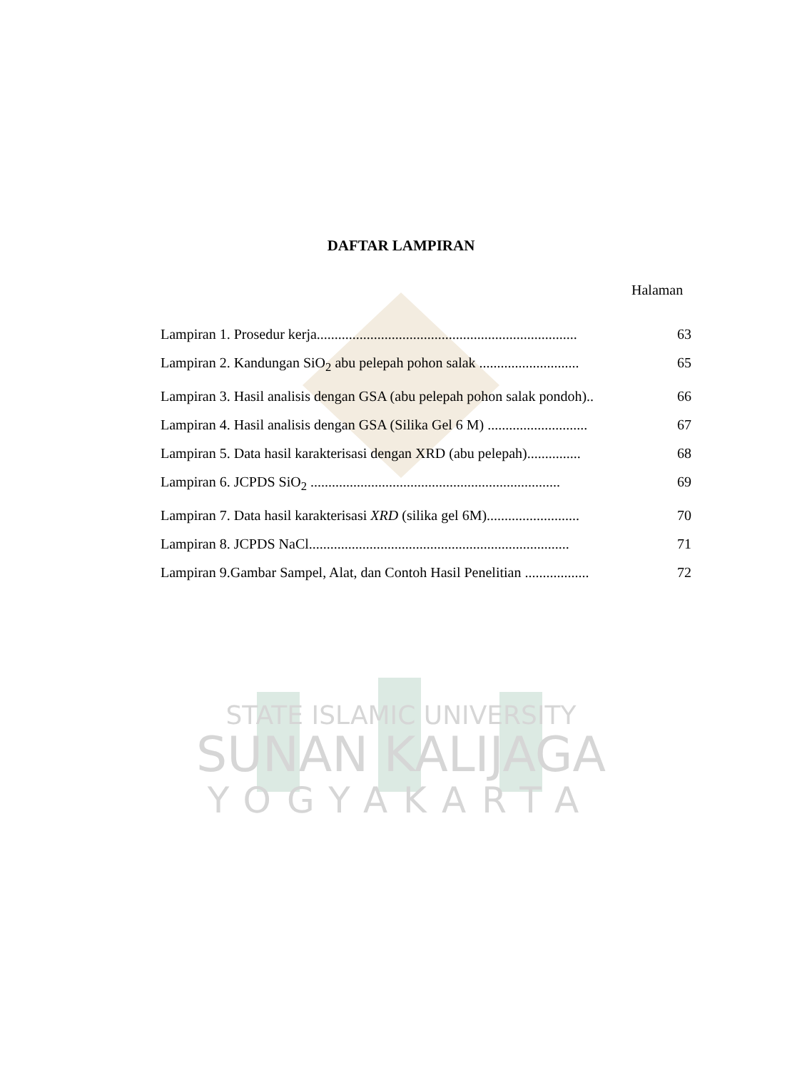DAFTAR LAMPIRAN
Halaman
Lampiran 1. Prosedur kerja......................................................................... 63
Lampiran 2. Kandungan SiO<sub>2</sub> abu pelepah pohon salak ............................ 65
Lampiran 3. Hasil analisis dengan GSA (abu pelepah pohon salak pondoh).. 66
Lampiran 4. Hasil analisis dengan GSA (Silika Gel 6 M) ............................ 67
Lampiran 5. Data hasil karakterisasi dengan XRD (abu pelepah)............... 68
Lampiran 6. JCPDS SiO<sub>2</sub> ...................................................................... 69
Lampiran 7. Data hasil karakterisasi XRD (silika gel 6M).......................... 70
Lampiran 8. JCPDS NaCl......................................................................... 71
Lampiran 9.Gambar Sampel, Alat, dan Contoh Hasil Penelitian .................. 72
STATE ISLAMIC UNIVERSITY
SUNAN KALIJAGA
YOGYAKARTA